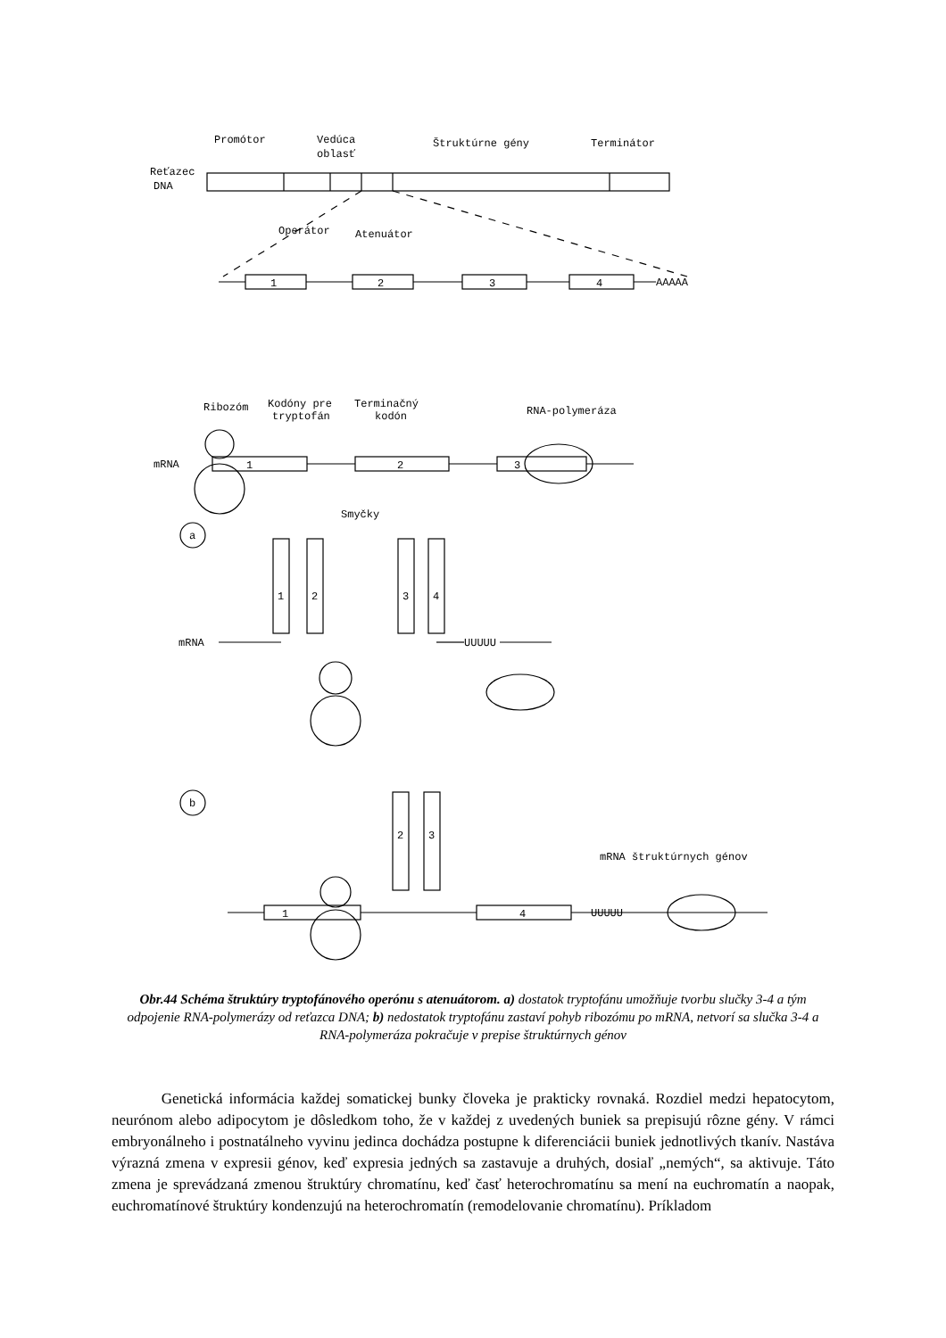Promótor
Vedúca
oblasť
Štruktúrne gény
Terminátor
Reťazec
DNA
Operátor
Atenuátor
1
2
3
4
AAAAA
Ribozóm
Kodóny pre
tryptofán
Terminačný
kodón
RNA-polymeráza
mRNA
1
2
3
a
Smyčky
1
2
3
4
mRNA
UUUUU
b
2
3
mRNA štruktúrnych génov
1
4
UUUUU
Obr.44 Schéma štruktúry tryptofánového operónu s atenuátorom. a) dostatok tryptofánu umožňuje tvorbu slučky 3-4 a tým odpojenie RNA-polymerázy od reťazca DNA; b) nedostatok tryptofánu zastaví pohyb ribozómu po mRNA, netvorí sa slučka 3-4 a RNA-polymeráza pokračuje v prepise štruktúrnych génov
Genetická informácia každej somatickej bunky človeka je prakticky rovnaká. Rozdiel medzi hepatocytom, neurónom alebo adipocytom je dôsledkom toho, že v každej z uvedených buniek sa prepisujú rôzne gény. V rámci embryonálneho i postnatálneho vyvinu jedinca dochádza postupne k diferenciácii buniek jednotlivých tkanív. Nastáva výrazná zmena v expresii génov, keď expresia jedných sa zastavuje a druhých, dosiaľ „nemých“, sa aktivuje. Táto zmena je sprevádzaná zmenou štruktúry chromatínu, keď časť heterochromatínu sa mení na euchromatín a naopak, euchromatínové štruktúry kondenzujú na heterochromatín (remodelovanie chromatínu). Príkladom